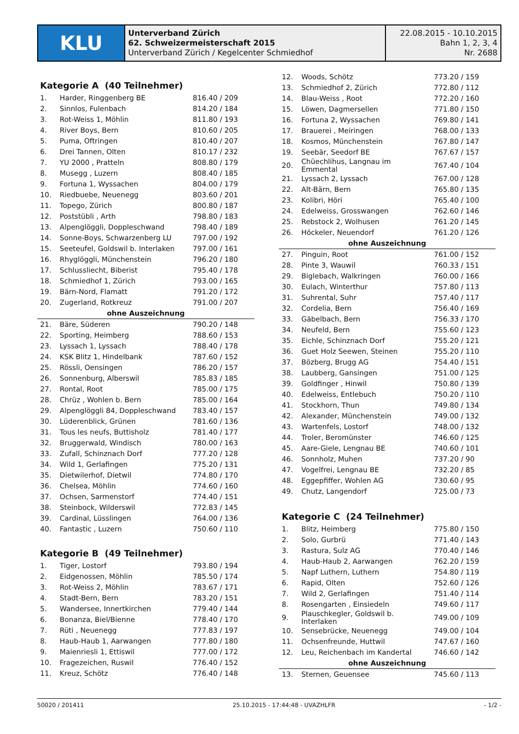KLU
Unterverband Zürich
62. Schweizermeisterschaft 2015
Unterverband Zürich / Kegelcenter Schmiedhof
22.08.2015 - 10.10.2015
Bahn 1, 2, 3, 4
Nr. 2688
Kategorie A (40 Teilnehmer)
| 1. | Harder, Ringgenberg BE | 816.40 / 209 |
| 2. | Sinnlos, Fulenbach | 814.20 / 184 |
| 3. | Rot-Weiss 1, Möhlin | 811.80 / 193 |
| 4. | River Boys, Bern | 810.60 / 205 |
| 5. | Puma, Oftringen | 810.40 / 207 |
| 6. | Drei Tannen, Olten | 810.17 / 232 |
| 7. | YU 2000 , Pratteln | 808.80 / 179 |
| 8. | Musegg , Luzern | 808.40 / 185 |
| 9. | Fortuna 1, Wyssachen | 804.00 / 179 |
| 10. | Riedbuebe, Neuenegg | 803.60 / 201 |
| 11. | Topego, Zürich | 800.80 / 187 |
| 12. | Poststübli , Arth | 798.80 / 183 |
| 13. | Alpenglöggli, Doppleschwand | 798.40 / 189 |
| 14. | Sonne-Boys, Schwarzenberg LU | 797.00 / 192 |
| 15. | Seeteufel, Goldswil b. Interlaken | 797.00 / 161 |
| 16. | Rhyglöggli, Münchenstein | 796.20 / 180 |
| 17. | Schlussliecht, Biberist | 795.40 / 178 |
| 18. | Schmiedhof 1, Zürich | 793.00 / 165 |
| 19. | Bärn-Nord, Flamatt | 791.20 / 172 |
| 20. | Zugerland, Rotkreuz | 791.00 / 207 |
| ohne Auszeichnung | | |
| 21. | Bäre, Süderen | 790.20 / 148 |
| 22. | Sporting, Heimberg | 788.60 / 153 |
| 23. | Lyssach 1, Lyssach | 788.40 / 178 |
| 24. | KSK Blitz 1, Hindelbank | 787.60 / 152 |
| 25. | Rössli, Oensingen | 786.20 / 157 |
| 26. | Sonnenburg, Alberswil | 785.83 / 185 |
| 27. | Rontal, Root | 785.00 / 175 |
| 28. | Chrüz , Wohlen b. Bern | 785.00 / 164 |
| 29. | Alpenglöggli 84, Doppleschwand | 783.40 / 157 |
| 30. | Lüderenblick, Grünen | 781.60 / 136 |
| 31. | Tous les neufs, Buttisholz | 781.40 / 177 |
| 32. | Bruggerwald, Windisch | 780.00 / 163 |
| 33. | Zufall, Schinznach Dorf | 777.20 / 128 |
| 34. | Wild 1, Gerlafingen | 775.20 / 131 |
| 35. | Dietwilerhof, Dietwil | 774.80 / 170 |
| 36. | Chelsea, Möhlin | 774.60 / 160 |
| 37. | Ochsen, Sarmenstorf | 774.40 / 151 |
| 38. | Steinbock, Wilderswil | 772.83 / 145 |
| 39. | Cardinal, Lüsslingen | 764.00 / 136 |
| 40. | Fantastic , Luzern | 750.60 / 110 |
Kategorie B (49 Teilnehmer)
| 1. | Tiger, Lostorf | 793.80 / 194 |
| 2. | Eidgenossen, Möhlin | 785.50 / 174 |
| 3. | Rot-Weiss 2, Möhlin | 783.67 / 171 |
| 4. | Stadt-Bern, Bern | 783.20 / 151 |
| 5. | Wandersee, Innertkirchen | 779.40 / 144 |
| 6. | Bonanza, Biel/Bienne | 778.40 / 170 |
| 7. | Rüti , Neuenegg | 777.83 / 197 |
| 8. | Haub-Haub 1, Aarwangen | 777.80 / 180 |
| 9. | Maienriesli 1, Ettiswil | 777.00 / 172 |
| 10. | Fragezeichen, Ruswil | 776.40 / 152 |
| 11. | Kreuz, Schötz | 776.40 / 148 |
| 12. | Woods, Schötz | 773.20 / 159 |
| 13. | Schmiedhof 2, Zürich | 772.80 / 112 |
| 14. | Blau-Weiss , Root | 772.20 / 160 |
| 15. | Löwen, Dagmersellen | 771.80 / 150 |
| 16. | Fortuna 2, Wyssachen | 769.80 / 141 |
| 17. | Brauerei , Meiringen | 768.00 / 133 |
| 18. | Kosmos, Münchenstein | 767.80 / 147 |
| 19. | Seebär, Seedorf BE | 767.67 / 157 |
| 20. | Chüechlihus, Langnau im Emmental | 767.40 / 104 |
| 21. | Lyssach 2, Lyssach | 767.00 / 128 |
| 22. | Alt-Bärn, Bern | 765.80 / 135 |
| 23. | Kolibri, Höri | 765.40 / 100 |
| 24. | Edelweiss, Grosswangen | 762.60 / 146 |
| 25. | Rebstock 2, Wolhusen | 761.20 / 145 |
| 26. | Höckeler, Neuendorf | 761.20 / 126 |
| ohne Auszeichnung | | |
| 27. | Pinguin, Root | 761.00 / 152 |
| 28. | Pinte 3, Wauwil | 760.33 / 151 |
| 29. | Biglebach, Walkringen | 760.00 / 166 |
| 30. | Eulach, Winterthur | 757.80 / 113 |
| 31. | Suhrental, Suhr | 757.40 / 117 |
| 32. | Cordelia, Bern | 756.40 / 169 |
| 33. | Gäbelbach, Bern | 756.33 / 170 |
| 34. | Neufeld, Bern | 755.60 / 123 |
| 35. | Eichle, Schinznach Dorf | 755.20 / 121 |
| 36. | Guet Holz Seewen, Steinen | 755.20 / 110 |
| 37. | Bözberg, Brugg AG | 754.40 / 151 |
| 38. | Laubberg, Gansingen | 751.00 / 125 |
| 39. | Goldfinger , Hinwil | 750.80 / 139 |
| 40. | Edelweiss, Entlebuch | 750.20 / 110 |
| 41. | Stockhorn, Thun | 749.80 / 134 |
| 42. | Alexander, Münchenstein | 749.00 / 132 |
| 43. | Wartenfels, Lostorf | 748.00 / 132 |
| 44. | Troler, Beromünster | 746.60 / 125 |
| 45. | Aare-Giele, Lengnau BE | 740.60 / 101 |
| 46. | Sonnholz, Muhen | 737.20 / 90 |
| 47. | Vogelfrei, Lengnau BE | 732.20 / 85 |
| 48. | Eggepfiffer, Wohlen AG | 730.60 / 95 |
| 49. | Chutz, Langendorf | 725.00 / 73 |
Kategorie C (24 Teilnehmer)
| 1. | Blitz, Heimberg | 775.80 / 150 |
| 2. | Solo, Gurbrü | 771.40 / 143 |
| 3. | Rastura, Sulz AG | 770.40 / 146 |
| 4. | Haub-Haub 2, Aarwangen | 762.20 / 159 |
| 5. | Napf Luthern, Luthern | 754.80 / 119 |
| 6. | Rapid, Olten | 752.60 / 126 |
| 7. | Wild 2, Gerlafingen | 751.40 / 114 |
| 8. | Rosengarten , Einsiedeln | 749.60 / 117 |
| 9. | Plauschkegler, Goldswil b. Interlaken | 749.00 / 109 |
| 10. | Sensebrücke, Neuenegg | 749.00 / 104 |
| 11. | Ochsenfreunde, Huttwil | 747.67 / 160 |
| 12. | Leu, Reichenbach im Kandertal | 746.60 / 142 |
| ohne Auszeichnung | | |
| 13. | Sternen, Geuensee | 745.60 / 113 |
50020 / 201411 25.10.2015 - 17:44:48 - UVAZHLFR - 1/2 -